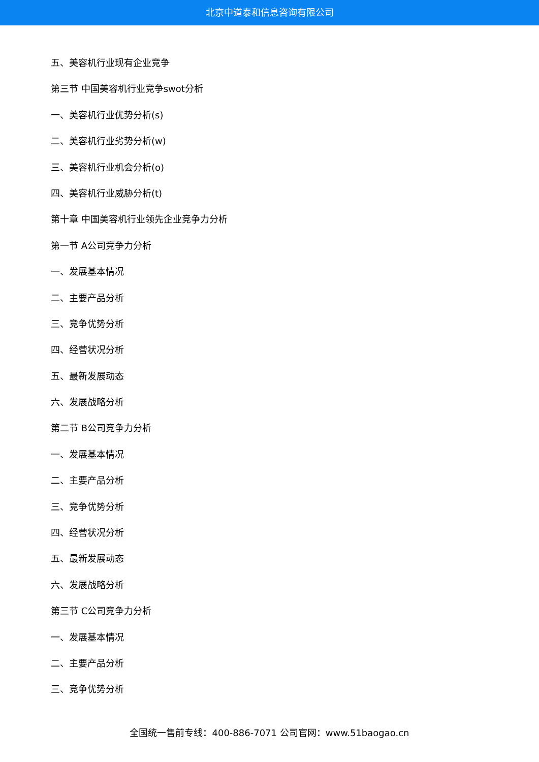北京中道泰和信息咨询有限公司
五、美容机行业现有企业竞争
第三节 中国美容机行业竞争swot分析
一、美容机行业优势分析(s)
二、美容机行业劣势分析(w)
三、美容机行业机会分析(o)
四、美容机行业威胁分析(t)
第十章 中国美容机行业领先企业竞争力分析
第一节 A公司竞争力分析
一、发展基本情况
二、主要产品分析
三、竞争优势分析
四、经营状况分析
五、最新发展动态
六、发展战略分析
第二节 B公司竞争力分析
一、发展基本情况
二、主要产品分析
三、竞争优势分析
四、经营状况分析
五、最新发展动态
六、发展战略分析
第三节 C公司竞争力分析
一、发展基本情况
二、主要产品分析
三、竞争优势分析
全国统一售前专线：400-886-7071 公司官网：www.51baogao.cn